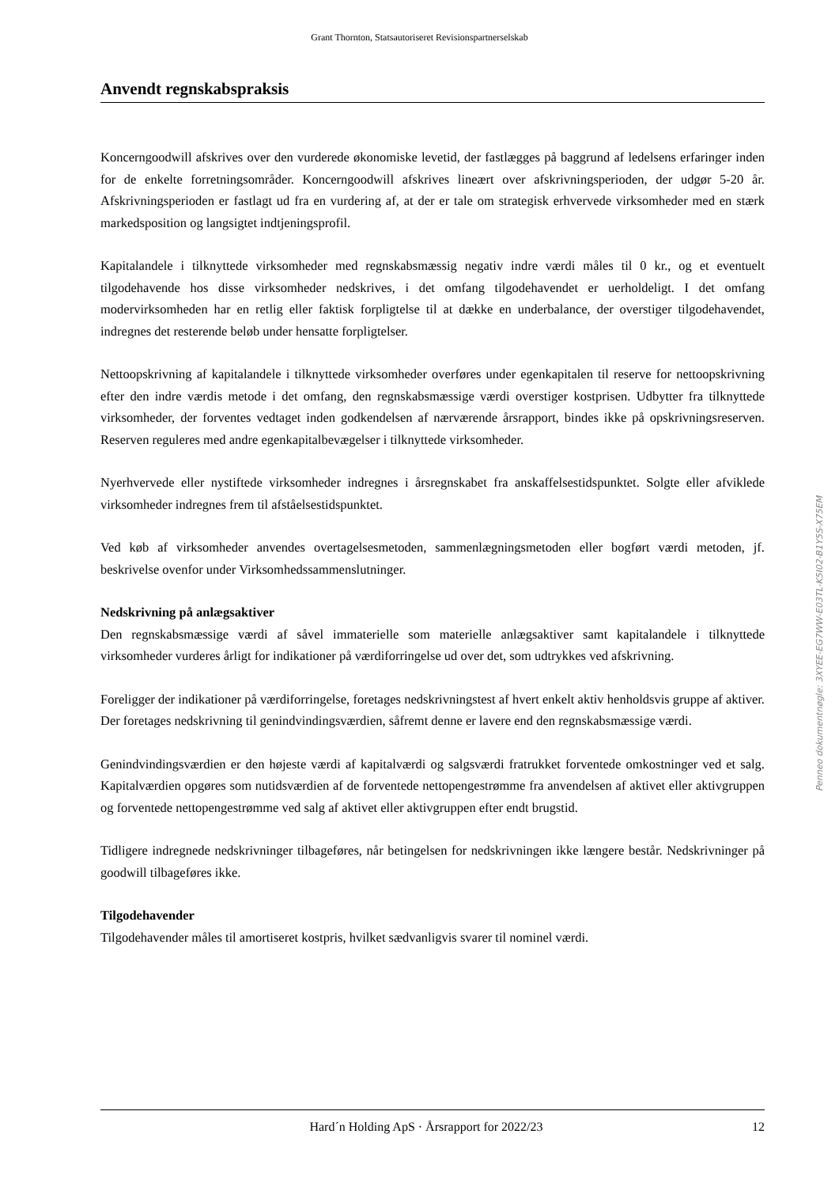Grant Thornton, Statsautoriseret Revisionspartnerselskab
Anvendt regnskabspraksis
Koncerngoodwill afskrives over den vurderede økonomiske levetid, der fastlægges på baggrund af ledelsens erfaringer inden for de enkelte forretningsområder. Koncerngoodwill afskrives lineært over afskrivningsperioden, der udgør 5-20 år. Afskrivningsperioden er fastlagt ud fra en vurdering af, at der er tale om strategisk erhvervede virksomheder med en stærk markedsposition og langsigtet indtjeningsprofil.
Kapitalandele i tilknyttede virksomheder med regnskabsmæssig negativ indre værdi måles til 0 kr., og et eventuelt tilgodehavende hos disse virksomheder nedskrives, i det omfang tilgodehavendet er uerholdeligt. I det omfang modervirksomheden har en retlig eller faktisk forpligtelse til at dække en underbalance, der overstiger tilgodehavendet, indregnes det resterende beløb under hensatte forpligtelser.
Nettoopskrivning af kapitalandele i tilknyttede virksomheder overføres under egenkapitalen til reserve for nettoopskrivning efter den indre værdis metode i det omfang, den regnskabsmæssige værdi overstiger kostprisen. Udbytter fra tilknyttede virksomheder, der forventes vedtaget inden godkendelsen af nærværende årsrapport, bindes ikke på opskrivningsreserven. Reserven reguleres med andre egenkapitalbevægelser i tilknyttede virksomheder.
Nyerhvervede eller nystiftede virksomheder indregnes i årsregnskabet fra anskaffelsestidspunktet. Solgte eller afviklede virksomheder indregnes frem til afståelsestidspunktet.
Ved køb af virksomheder anvendes overtagelsesmetoden, sammenlægningsmetoden eller bogført værdi metoden, jf. beskrivelse ovenfor under Virksomhedssammenslutninger.
Nedskrivning på anlægsaktiver
Den regnskabsmæssige værdi af såvel immaterielle som materielle anlægsaktiver samt kapitalandele i tilknyttede virksomheder vurderes årligt for indikationer på værdiforringelse ud over det, som udtrykkes ved afskrivning.
Foreligger der indikationer på værdiforringelse, foretages nedskrivningstest af hvert enkelt aktiv henholdsvis gruppe af aktiver. Der foretages nedskrivning til genindvindingsværdien, såfremt denne er lavere end den regnskabsmæssige værdi.
Genindvindingsværdien er den højeste værdi af kapitalværdi og salgsværdi fratrukket forventede omkostninger ved et salg. Kapitalværdien opgøres som nutidsværdien af de forventede nettopengestrømme fra anvendelsen af aktivet eller aktivgruppen og forventede nettopengestrømme ved salg af aktivet eller aktivgruppen efter endt brugstid.
Tidligere indregnede nedskrivninger tilbageføres, når betingelsen for nedskrivningen ikke længere består. Nedskrivninger på goodwill tilbageføres ikke.
Tilgodehavender
Tilgodehavender måles til amortiseret kostpris, hvilket sædvanligvis svarer til nominel værdi.
Penneo dokumentnøgle: 3XYEE-EG7WW-E03TL-K5I02-B1Y5S-X75EM
Hard´n Holding ApS · Årsrapport for 2022/23 12